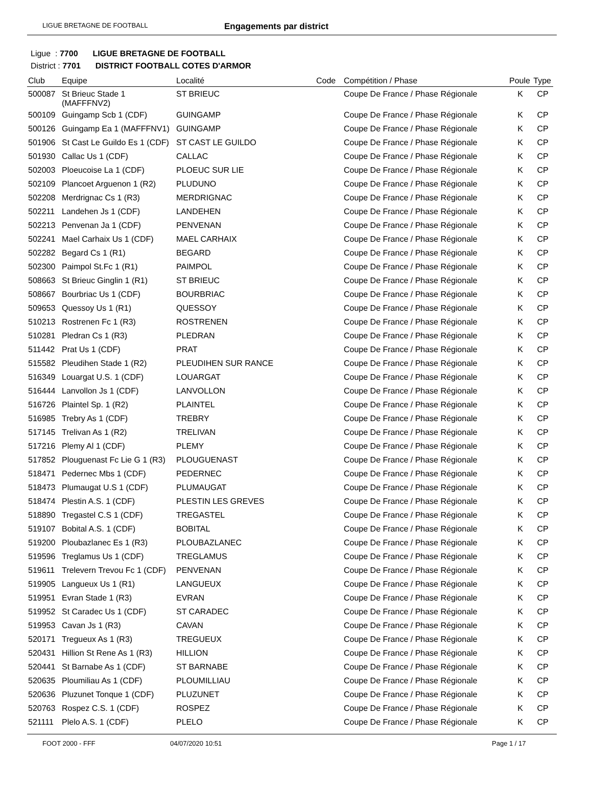LIGUE BRETAGNE DE FOOTBALL Engagements par district
Ligue : 7700 LIGUE BRETAGNE DE FOOTBALL
District : 7701 DISTRICT FOOTBALL COTES D'ARMOR
| Club | Equipe | Localité | Code | Compétition / Phase | Poule | Type |
| --- | --- | --- | --- | --- | --- | --- |
| 500087 | St Brieuc Stade 1 (MAFFFNV2) | ST BRIEUC | | Coupe De France / Phase Régionale | K | CP |
| 500109 | Guingamp Scb 1 (CDF) | GUINGAMP | | Coupe De France / Phase Régionale | K | CP |
| 500126 | Guingamp Ea 1 (MAFFFNV1) | GUINGAMP | | Coupe De France / Phase Régionale | K | CP |
| 501906 | St Cast Le Guildo Es 1 (CDF) | ST CAST LE GUILDO | | Coupe De France / Phase Régionale | K | CP |
| 501930 | Callac Us 1 (CDF) | CALLAC | | Coupe De France / Phase Régionale | K | CP |
| 502003 | Ploeucoise La 1 (CDF) | PLOEUC SUR LIE | | Coupe De France / Phase Régionale | K | CP |
| 502109 | Plancoet Arguenon 1 (R2) | PLUDUNO | | Coupe De France / Phase Régionale | K | CP |
| 502208 | Merdrignac Cs 1 (R3) | MERDRIGNAC | | Coupe De France / Phase Régionale | K | CP |
| 502211 | Landehen Js 1 (CDF) | LANDEHEN | | Coupe De France / Phase Régionale | K | CP |
| 502213 | Penvenan Ja 1 (CDF) | PENVENAN | | Coupe De France / Phase Régionale | K | CP |
| 502241 | Mael Carhaix Us 1 (CDF) | MAEL CARHAIX | | Coupe De France / Phase Régionale | K | CP |
| 502282 | Begard Cs 1 (R1) | BEGARD | | Coupe De France / Phase Régionale | K | CP |
| 502300 | Paimpol St.Fc 1 (R1) | PAIMPOL | | Coupe De France / Phase Régionale | K | CP |
| 508663 | St Brieuc Ginglin 1 (R1) | ST BRIEUC | | Coupe De France / Phase Régionale | K | CP |
| 508667 | Bourbriac Us 1 (CDF) | BOURBRIAC | | Coupe De France / Phase Régionale | K | CP |
| 509653 | Quessoy Us 1 (R1) | QUESSOY | | Coupe De France / Phase Régionale | K | CP |
| 510213 | Rostrenen Fc 1 (R3) | ROSTRENEN | | Coupe De France / Phase Régionale | K | CP |
| 510281 | Pledran Cs 1 (R3) | PLEDRAN | | Coupe De France / Phase Régionale | K | CP |
| 511442 | Prat Us 1 (CDF) | PRAT | | Coupe De France / Phase Régionale | K | CP |
| 515582 | Pleudihen Stade 1 (R2) | PLEUDIHEN SUR RANCE | | Coupe De France / Phase Régionale | K | CP |
| 516349 | Louargat U.S. 1 (CDF) | LOUARGAT | | Coupe De France / Phase Régionale | K | CP |
| 516444 | Lanvollon Js 1 (CDF) | LANVOLLON | | Coupe De France / Phase Régionale | K | CP |
| 516726 | Plaintel Sp. 1 (R2) | PLAINTEL | | Coupe De France / Phase Régionale | K | CP |
| 516985 | Trebry As 1 (CDF) | TREBRY | | Coupe De France / Phase Régionale | K | CP |
| 517145 | Trelivan As 1 (R2) | TRELIVAN | | Coupe De France / Phase Régionale | K | CP |
| 517216 | Plemy Al 1 (CDF) | PLEMY | | Coupe De France / Phase Régionale | K | CP |
| 517852 | Plouguenast Fc Lie G 1 (R3) | PLOUGUENAST | | Coupe De France / Phase Régionale | K | CP |
| 518471 | Pedernec Mbs 1 (CDF) | PEDERNEC | | Coupe De France / Phase Régionale | K | CP |
| 518473 | Plumaugat U.S 1 (CDF) | PLUMAUGAT | | Coupe De France / Phase Régionale | K | CP |
| 518474 | Plestin A.S. 1 (CDF) | PLESTIN LES GREVES | | Coupe De France / Phase Régionale | K | CP |
| 518890 | Tregastel C.S 1 (CDF) | TREGASTEL | | Coupe De France / Phase Régionale | K | CP |
| 519107 | Bobital A.S. 1 (CDF) | BOBITAL | | Coupe De France / Phase Régionale | K | CP |
| 519200 | Ploubazlanec Es 1 (R3) | PLOUBAZLANEC | | Coupe De France / Phase Régionale | K | CP |
| 519596 | Treglamus Us 1 (CDF) | TREGLAMUS | | Coupe De France / Phase Régionale | K | CP |
| 519611 | Trelevern Trevou Fc 1 (CDF) | PENVENAN | | Coupe De France / Phase Régionale | K | CP |
| 519905 | Langueux Us 1 (R1) | LANGUEUX | | Coupe De France / Phase Régionale | K | CP |
| 519951 | Evran Stade 1 (R3) | EVRAN | | Coupe De France / Phase Régionale | K | CP |
| 519952 | St Caradec Us 1 (CDF) | ST CARADEC | | Coupe De France / Phase Régionale | K | CP |
| 519953 | Cavan Js 1 (R3) | CAVAN | | Coupe De France / Phase Régionale | K | CP |
| 520171 | Tregueux As 1 (R3) | TREGUEUX | | Coupe De France / Phase Régionale | K | CP |
| 520431 | Hillion St Rene As 1 (R3) | HILLION | | Coupe De France / Phase Régionale | K | CP |
| 520441 | St Barnabe As 1 (CDF) | ST BARNABE | | Coupe De France / Phase Régionale | K | CP |
| 520635 | Ploumiliau As 1 (CDF) | PLOUMILLIAU | | Coupe De France / Phase Régionale | K | CP |
| 520636 | Pluzunet Tonque 1 (CDF) | PLUZUNET | | Coupe De France / Phase Régionale | K | CP |
| 520763 | Rospez C.S. 1 (CDF) | ROSPEZ | | Coupe De France / Phase Régionale | K | CP |
| 521111 | Plelo A.S. 1 (CDF) | PLELO | | Coupe De France / Phase Régionale | K | CP |
FOOT 2000 - FFF 04/07/2020 10:51 Page 1 / 17